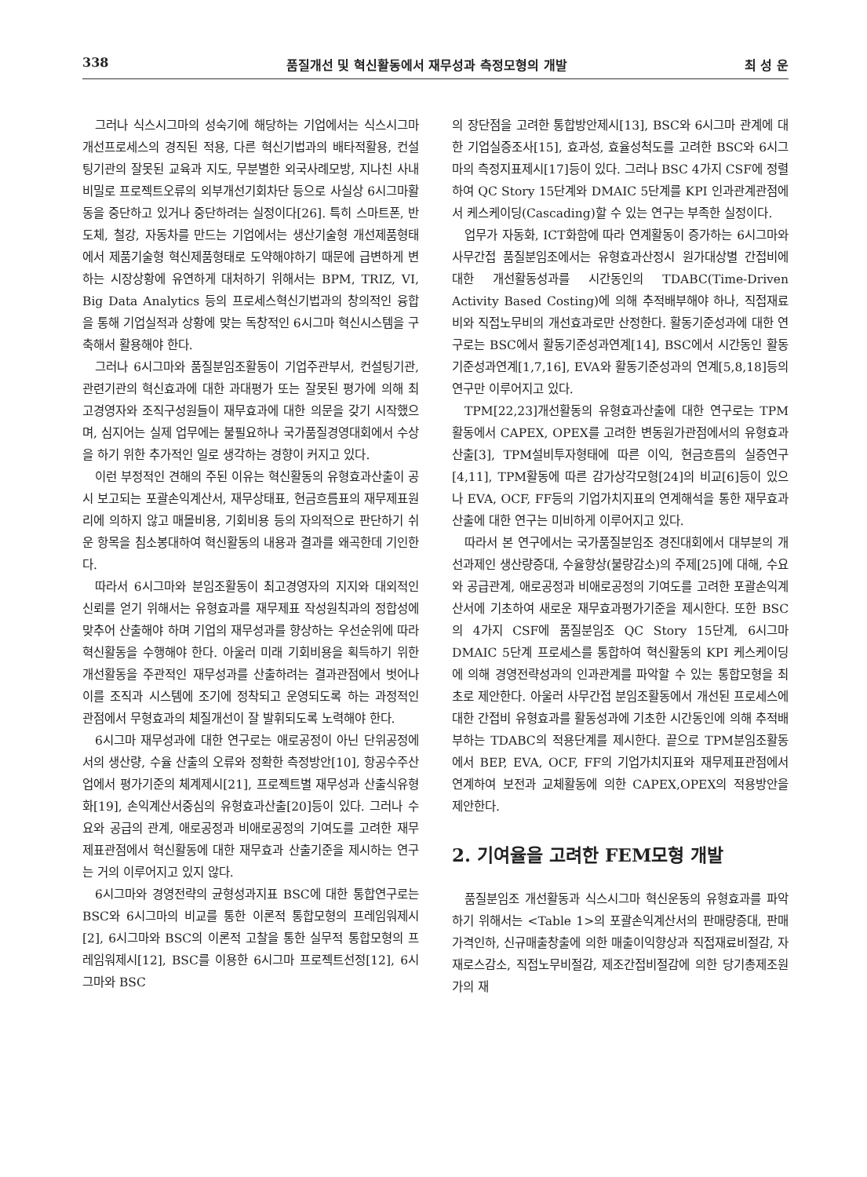338 품질개선 및 혁신활동에서 재무성과 측정모형의 개발 최 성 운
그러나 식스시그마의 성숙기에 해당하는 기업에서는 식스시그마 개선프로세스의 경직된 적용, 다른 혁신기법과의 배타적활용, 컨설팅기관의 잘못된 교육과 지도, 무분별한 외국사례모방, 지나친 사내비밀로 프로젝트오류의 외부개선기회차단 등으로 사실상 6시그마활동을 중단하고 있거나 중단하려는 실정이다[26]. 특히 스마트폰, 반도체, 철강, 자동차를 만드는 기업에서는 생산기술형 개선제품형태에서 제품기술형 혁신제품형태로 도약해야하기 때문에 급변하게 변하는 시장상황에 유연하게 대처하기 위해서는 BPM, TRIZ, VI, Big Data Analytics 등의 프로세스혁신기법과의 창의적인 융합을 통해 기업실적과 상황에 맞는 독창적인 6시그마 혁신시스템을 구축해서 활용해야 한다.
그러나 6시그마와 품질분임조활동이 기업주관부서, 컨설팅기관, 관련기관의 혁신효과에 대한 과대평가 또는 잘못된 평가에 의해 최고경영자와 조직구성원들이 재무효과에 대한 의문을 갖기 시작했으며, 심지어는 실제 업무에는 불필요하나 국가품질경영대회에서 수상을 하기 위한 추가적인 일로 생각하는 경향이 커지고 있다.
이런 부정적인 견해의 주된 이유는 혁신활동의 유형효과산출이 공시 보고되는 포괄손익계산서, 재무상태표, 현금흐름표의 재무제표원리에 의하지 않고 매몰비용, 기회비용 등의 자의적으로 판단하기 쉬운 항목을 침소봉대하여 혁신활동의 내용과 결과를 왜곡한데 기인한다.
따라서 6시그마와 분임조활동이 최고경영자의 지지와 대외적인 신뢰를 얻기 위해서는 유형효과를 재무제표 작성원칙과의 정합성에 맞추어 산출해야 하며 기업의 재무성과를 향상하는 우선순위에 따라 혁신활동을 수행해야 한다. 아울러 미래 기회비용을 획득하기 위한 개선활동을 주관적인 재무성과를 산출하려는 결과관점에서 벗어나 이를 조직과 시스템에 조기에 정착되고 운영되도록 하는 과정적인 관점에서 무형효과의 체질개선이 잘 발휘되도록 노력해야 한다.
6시그마 재무성과에 대한 연구로는 애로공정이 아닌 단위공정에서의 생산량, 수율 산출의 오류와 정확한 측정방안[10], 항공수주산업에서 평가기준의 체계제시[21], 프로젝트별 재무성과 산출식유형화[19], 손익계산서중심의 유형효과산출[20]등이 있다. 그러나 수요와 공급의 관계, 애로공정과 비애로공정의 기여도를 고려한 재무제표관점에서 혁신활동에 대한 재무효과 산출기준을 제시하는 연구는 거의 이루어지고 있지 않다.
6시그마와 경영전략의 균형성과지표 BSC에 대한 통합연구로는 BSC와 6시그마의 비교를 통한 이론적 통합모형의 프레임워제시[2], 6시그마와 BSC의 이론적 고찰을 통한 실무적 통합모형의 프레임워제시[12], BSC를 이용한 6시그마 프로젝트선정[12], 6시그마와 BSC
의 장단점을 고려한 통합방안제시[13], BSC와 6시그마 관계에 대한 기업실증조사[15], 효과성, 효율성척도를 고려한 BSC와 6시그마의 측정지표제시[17]등이 있다. 그러나 BSC 4가지 CSF에 정렬하여 QC Story 15단계와 DMAIC 5단계를 KPI 인과관계관점에서 케스케이딩(Cascading)할 수 있는 연구는 부족한 실정이다.
업무가 자동화, ICT화함에 따라 연계활동이 증가하는 6시그마와 사무간접 품질분임조에서는 유형효과산정시 원가대상별 간접비에 대한 개선활동성과를 시간동인의 TDABC(Time-Driven Activity Based Costing)에 의해 추적배부해야 하나, 직접재료비와 직접노무비의 개선효과로만 산정한다. 활동기준성과에 대한 연구로는 BSC에서 활동기준성과연계[14], BSC에서 시간동인 활동기준성과연계[1,7,16], EVA와 활동기준성과의 연계[5,8,18]등의 연구만 이루어지고 있다.
TPM[22,23]개선활동의 유형효과산출에 대한 연구로는 TPM활동에서 CAPEX, OPEX를 고려한 변동원가관점에서의 유형효과산출[3], TPM설비투자형태에 따른 이익, 현금흐름의 실증연구[4,11], TPM활동에 따른 감가상각모형[24]의 비교[6]등이 있으나 EVA, OCF, FF등의 기업가치지표의 연계해석을 통한 재무효과산출에 대한 연구는 미비하게 이루어지고 있다.
따라서 본 연구에서는 국가품질분임조 경진대회에서 대부분의 개선과제인 생산량증대, 수율향상(불량감소)의 주제[25]에 대해, 수요와 공급관계, 애로공정과 비애로공정의 기여도를 고려한 포괄손익계산서에 기초하여 새로운 재무효과평가기준을 제시한다. 또한 BSC의 4가지 CSF에 품질분임조 QC Story 15단계, 6시그마 DMAIC 5단계 프로세스를 통합하여 혁신활동의 KPI 케스케이딩에 의해 경영전략성과의 인과관계를 파악할 수 있는 통합모형을 최초로 제안한다. 아울러 사무간접 분임조활동에서 개선된 프로세스에 대한 간접비 유형효과를 활동성과에 기초한 시간동인에 의해 추적배부하는 TDABC의 적용단계를 제시한다. 끝으로 TPM분임조활동에서 BEP, EVA, OCF, FF의 기업가치지표와 재무제표관점에서 연계하여 보전과 교체활동에 의한 CAPEX,OPEX의 적용방안을 제안한다.
2. 기여율을 고려한 FEM모형 개발
품질분임조 개선활동과 식스시그마 혁신운동의 유형효과를 파악하기 위해서는 <Table 1>의 포괄손익계산서의 판매량증대, 판매가격인하, 신규매출창출에 의한 매출이익향상과 직접재료비절감, 자재로스감소, 직접노무비절감, 제조간접비절감에 의한 당기총제조원가의 재